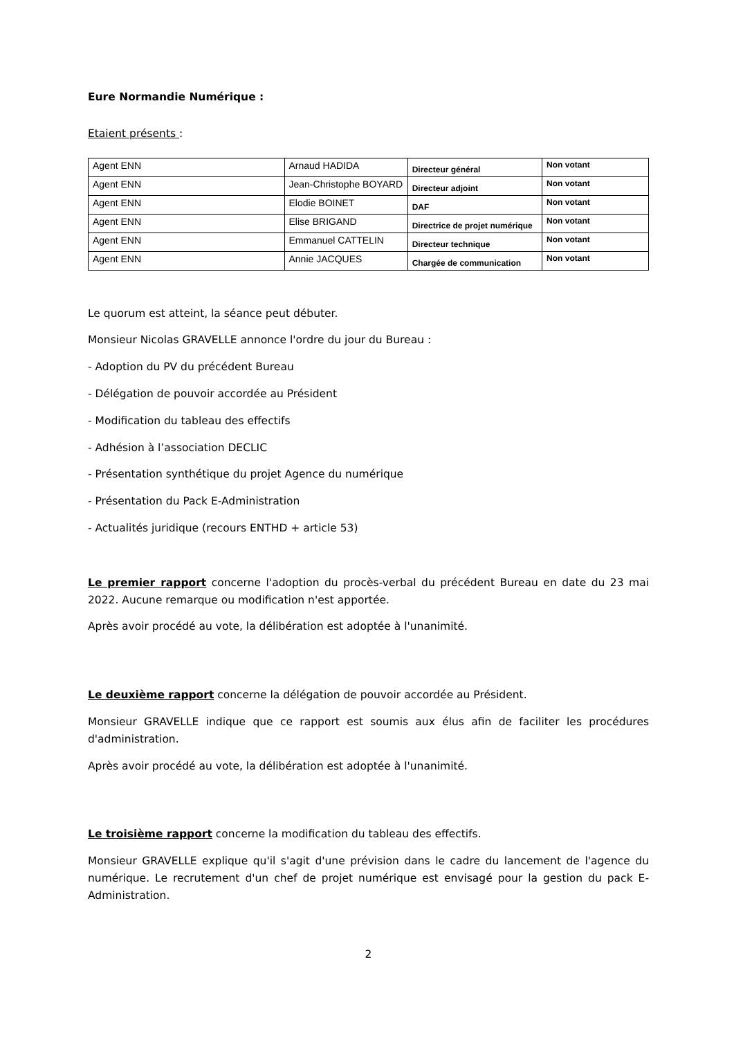Eure Normandie Numérique :
Etaient présents :
| Agent ENN | Arnaud HADIDA | Directeur général | Non votant |
| Agent ENN | Jean-Christophe BOYARD | Directeur adjoint | Non votant |
| Agent ENN | Elodie BOINET | DAF | Non votant |
| Agent ENN | Elise BRIGAND | Directrice de projet numérique | Non votant |
| Agent ENN | Emmanuel CATTELIN | Directeur technique | Non votant |
| Agent ENN | Annie JACQUES | Chargée de communication | Non votant |
Le quorum est atteint, la séance peut débuter.
Monsieur Nicolas GRAVELLE annonce l'ordre du jour du Bureau :
- Adoption du PV du précédent Bureau
- Délégation de pouvoir accordée au Président
- Modification du tableau des effectifs
- Adhésion à l’association DECLIC
- Présentation synthétique du projet Agence du numérique
- Présentation du Pack E-Administration
- Actualités juridique (recours ENTHD + article 53)
Le premier rapport concerne l'adoption du procès-verbal du précédent Bureau en date du 23 mai 2022. Aucune remarque ou modification n'est apportée.
Après avoir procédé au vote, la délibération est adoptée à l'unanimité.
Le deuxième rapport concerne la délégation de pouvoir accordée au Président.
Monsieur GRAVELLE indique que ce rapport est soumis aux élus afin de faciliter les procédures d'administration.
Après avoir procédé au vote, la délibération est adoptée à l'unanimité.
Le troisième rapport concerne la modification du tableau des effectifs.
Monsieur GRAVELLE explique qu'il s'agit d'une prévision dans le cadre du lancement de l'agence du numérique. Le recrutement d'un chef de projet numérique est envisagé pour la gestion du pack E-Administration.
2